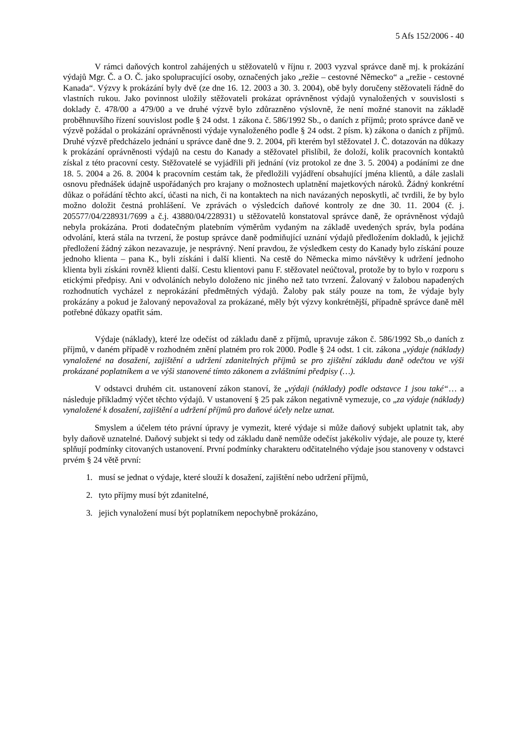5 Afs 152/2006 - 40
V rámci daňových kontrol zahájených u stěžovatelů v říjnu r. 2003 vyzval správce daně mj. k prokázání výdajů Mgr. Č. a O. Č. jako spolupracující osoby, označených jako „režie – cestovné Německo“ a „režie - cestovné Kanada“. Výzvy k prokázání byly dvě (ze dne 16. 12. 2003 a 30. 3. 2004), obě byly doručeny stěžovateli řádně do vlastních rukou. Jako povinnost uložily stěžovateli prokázat oprávněnost výdajů vynaložených v souvislosti s doklady č. 478/00 a 479/00 a ve druhé výzvě bylo zdůrazněno výslovně, že není možné stanovit na základě proběhnuvšího řízení souvislost podle § 24 odst. 1 zákona č. 586/1992 Sb., o daních z příjmů; proto správce daně ve výzvě požádal o prokázání oprávněnosti výdaje vynaloženého podle § 24 odst. 2 písm. k) zákona o daních z příjmů. Druhé výzvě předcházelo jednání u správce daně dne 9. 2. 2004, při kterém byl stěžovatel J. Č. dotazován na důkazy k prokázání oprávněnosti výdajů na cestu do Kanady a stěžovatel přislíbil, že doloží, kolik pracovních kontaktů získal z této pracovní cesty. Stěžovatelé se vyjádřili při jednání (viz protokol ze dne 3. 5. 2004) a podáními ze dne 18. 5. 2004 a 26. 8. 2004 k pracovním cestám tak, že předložili vyjádření obsahující jména klientů, a dále zaslali osnovu přednášek údajně uspořádaných pro krajany o možnostech uplatnění majetkových nároků. Žádný konkrétní důkaz o pořádání těchto akcí, účasti na nich, či na kontaktech na nich navázaných neposkytli, ač tvrdili, že by bylo možno doložit čestná prohlášení. Ve zprávách o výsledcích daňové kontroly ze dne 30. 11. 2004 (č. j. 205577/04/228931/7699 a č.j. 43880/04/228931) u stěžovatelů konstatoval správce daně, že oprávněnost výdajů nebyla prokázána. Proti dodatečným platebním výměrům vydaným na základě uvedených správ, byla podána odvolání, která stála na tvrzení, že postup správce daně podmiňující uznání výdajů předložením dokladů, k jejichž předložení žádný zákon nezavazuje, je nesprávný. Není pravdou, že výsledkem cesty do Kanady bylo získání pouze jednoho klienta – pana K., byli získáni i další klienti. Na cestě do Německa mimo návštěvy k udržení jednoho klienta byli získáni rovněž klienti další. Cestu klientovi panu F. stěžovatel neúčtoval, protože by to bylo v rozporu s etickými předpisy. Ani v odvoláních nebylo doloženo nic jiného než tato tvrzení. Žalovaný v žalobou napadených rozhodnutích vycházel z neprokázání předmětných výdajů. Žaloby pak stály pouze na tom, že výdaje byly prokázány a pokud je žalovaný nepovažoval za prokázané, měly být výzvy konkrétnější, případně správce daně měl potřebné důkazy opatřit sám.
Výdaje (náklady), které lze odečíst od základu daně z příjmů, upravuje zákon č. 586/1992 Sb.,o daních z příjmů, v daném případě v rozhodném znění platném pro rok 2000. Podle § 24 odst. 1 cit. zákona „výdaje (náklady) vynaložené na dosažení, zajištění a udržení zdanitelných příjmů se pro zjištění základu daně odečtou ve výši prokázané poplatníkem a ve výši stanovené tímto zákonem a zvláštními předpisy (…).
V odstavci druhém cit. ustanovení zákon stanoví, že „výdaji (náklady) podle odstavce 1 jsou také“… a následuje příkladmý výčet těchto výdajů. V ustanovení § 25 pak zákon negativně vymezuje, co „za výdaje (náklady) vynaložené k dosažení, zajištění a udržení příjmů pro daňové účely nelze uznat.
Smyslem a účelem této právní úpravy je vymezit, které výdaje si může daňový subjekt uplatnit tak, aby byly daňově uznatelné. Daňový subjekt si tedy od základu daně nemůže odečíst jakékoliv výdaje, ale pouze ty, které splňují podmínky citovaných ustanovení. První podmínky charakteru odčitatelného výdaje jsou stanoveny v odstavci prvém § 24 větě první:
1. musí se jednat o výdaje, které slouží k dosažení, zajištění nebo udržení příjmů,
2. tyto příjmy musí být zdanitelné,
3. jejich vynaložení musí být poplatníkem nepochybně prokázáno,